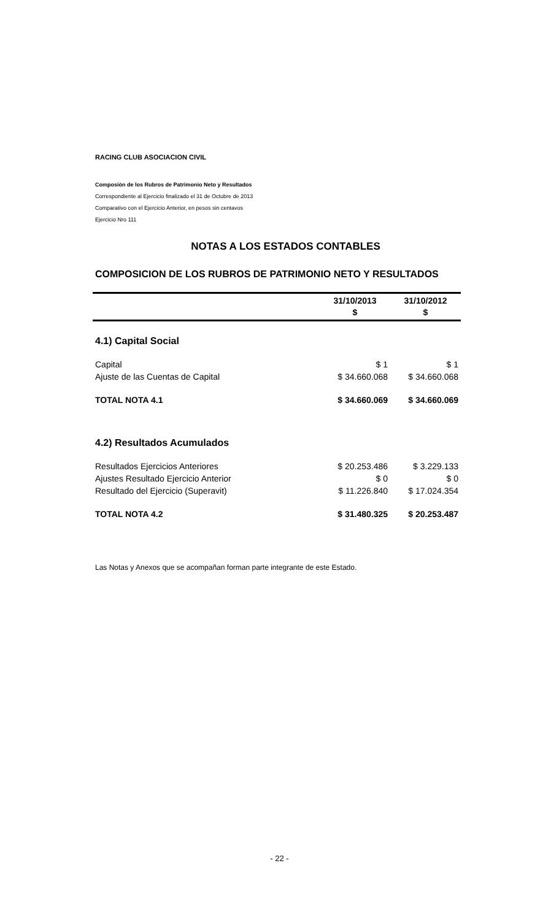RACING CLUB ASOCIACION CIVIL
Composiòn de los Rubros de Patrimonio Neto y Resultados
Correspondiente al Ejercicio finalizado el 31 de Octubre de 2013
Comparativo con el Ejercicio Anterior, en pesos sin centavos
Ejercicio Nro 111
NOTAS A LOS ESTADOS CONTABLES
COMPOSICION DE LOS RUBROS DE PATRIMONIO NETO Y RESULTADOS
| | 31/10/2013 $ | 31/10/2012 $ |
| --- | --- | --- |
| 4.1) Capital Social | | |
| Capital | $ 1 | $ 1 |
| Ajuste de las Cuentas de Capital | $ 34.660.068 | $ 34.660.068 |
| TOTAL NOTA 4.1 | $ 34.660.069 | $ 34.660.069 |
| 4.2) Resultados Acumulados | | |
| Resultados Ejercicios Anteriores | $ 20.253.486 | $ 3.229.133 |
| Ajustes Resultado Ejercicio Anterior | $ 0 | $ 0 |
| Resultado del Ejercicio (Superavit) | $ 11.226.840 | $ 17.024.354 |
| TOTAL NOTA 4.2 | $ 31.480.325 | $ 20.253.487 |
Las Notas y Anexos que se acompañan forman parte integrante de este Estado.
- 22 -